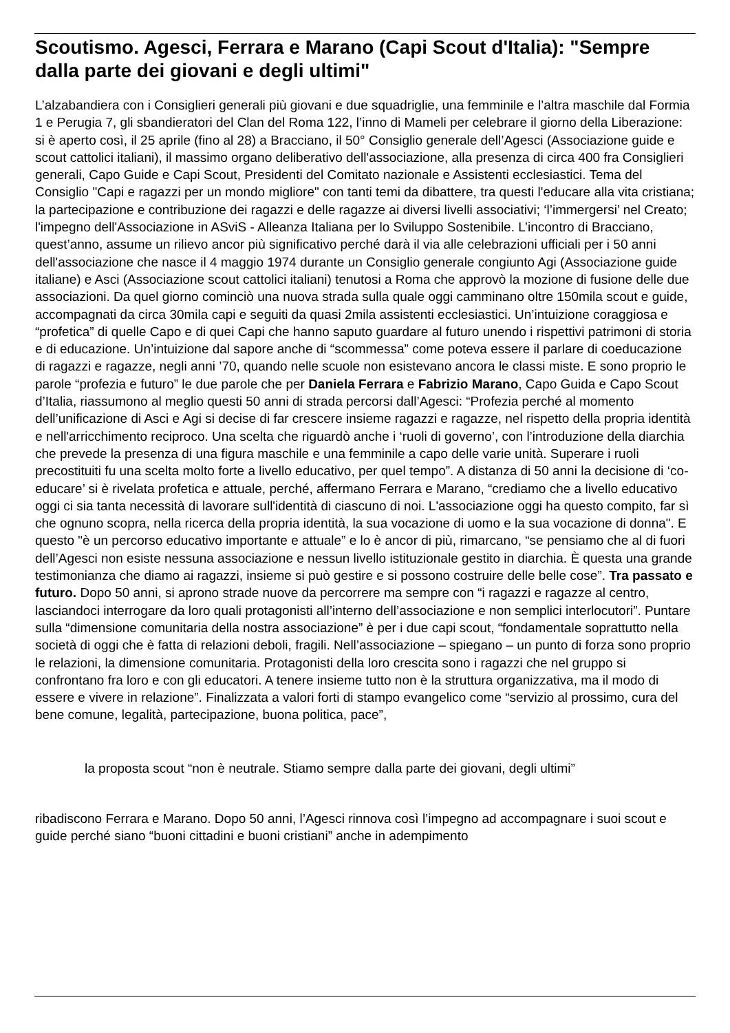Scoutismo. Agesci, Ferrara e Marano (Capi Scout d'Italia): "Sempre dalla parte dei giovani e degli ultimi"
L’alzabandiera con i Consiglieri generali più giovani e due squadriglie, una femminile e l’altra maschile dal Formia 1 e Perugia 7, gli sbandieratori del Clan del Roma 122, l’inno di Mameli per celebrare il giorno della Liberazione: si è aperto così, il 25 aprile (fino al 28) a Bracciano, il 50° Consiglio generale dell’Agesci (Associazione guide e scout cattolici italiani), il massimo organo deliberativo dell'associazione, alla presenza di circa 400 fra Consiglieri generali, Capo Guide e Capi Scout, Presidenti del Comitato nazionale e Assistenti ecclesiastici. Tema del Consiglio "Capi e ragazzi per un mondo migliore" con tanti temi da dibattere, tra questi l'educare alla vita cristiana; la partecipazione e contribuzione dei ragazzi e delle ragazze ai diversi livelli associativi; ‘l’immergersi’ nel Creato; l'impegno dell'Associazione in ASviS - Alleanza Italiana per lo Sviluppo Sostenibile. L’incontro di Bracciano, quest’anno, assume un rilievo ancor più significativo perché darà il via alle celebrazioni ufficiali per i 50 anni dell'associazione che nasce il 4 maggio 1974 durante un Consiglio generale congiunto Agi (Associazione guide italiane) e Asci (Associazione scout cattolici italiani) tenutosi a Roma che approvò la mozione di fusione delle due associazioni. Da quel giorno cominciò una nuova strada sulla quale oggi camminano oltre 150mila scout e guide, accompagnati da circa 30mila capi e seguiti da quasi 2mila assistenti ecclesiastici. Un’intuizione coraggiosa e “profetica” di quelle Capo e di quei Capi che hanno saputo guardare al futuro unendo i rispettivi patrimoni di storia e di educazione. Un’intuizione dal sapore anche di “scommessa” come poteva essere il parlare di coeducazione di ragazzi e ragazze, negli anni ’70, quando nelle scuole non esistevano ancora le classi miste. E sono proprio le parole “profezia e futuro” le due parole che per Daniela Ferrara e Fabrizio Marano, Capo Guida e Capo Scout d’Italia, riassumono al meglio questi 50 anni di strada percorsi dall’Agesci: “Profezia perché al momento dell’unificazione di Asci e Agi si decise di far crescere insieme ragazzi e ragazze, nel rispetto della propria identità e nell'arricchimento reciproco. Una scelta che riguardò anche i ‘ruoli di governo’, con l’introduzione della diarchia che prevede la presenza di una figura maschile e una femminile a capo delle varie unità. Superare i ruoli precostituiti fu una scelta molto forte a livello educativo, per quel tempo”. A distanza di 50 anni la decisione di ‘co-educare’ si è rivelata profetica e attuale, perché, affermano Ferrara e Marano, “crediamo che a livello educativo oggi ci sia tanta necessità di lavorare sull'identità di ciascuno di noi. L'associazione oggi ha questo compito, far sì che ognuno scopra, nella ricerca della propria identità, la sua vocazione di uomo e la sua vocazione di donna". E questo "è un percorso educativo importante e attuale” e lo è ancor di più, rimarcano, “se pensiamo che al di fuori dell’Agesci non esiste nessuna associazione e nessun livello istituzionale gestito in diarchia. È questa una grande testimonianza che diamo ai ragazzi, insieme si può gestire e si possono costruire delle belle cose”. Tra passato e futuro. Dopo 50 anni, si aprono strade nuove da percorrere ma sempre con “i ragazzi e ragazze al centro, lasciandoci interrogare da loro quali protagonisti all’interno dell’associazione e non semplici interlocutori”. Puntare sulla “dimensione comunitaria della nostra associazione” è per i due capi scout, “fondamentale soprattutto nella società di oggi che è fatta di relazioni deboli, fragili. Nell’associazione – spiegano – un punto di forza sono proprio le relazioni, la dimensione comunitaria. Protagonisti della loro crescita sono i ragazzi che nel gruppo si confrontano fra loro e con gli educatori. A tenere insieme tutto non è la struttura organizzativa, ma il modo di essere e vivere in relazione”. Finalizzata a valori forti di stampo evangelico come “servizio al prossimo, cura del bene comune, legalità, partecipazione, buona politica, pace”,
la proposta scout “non è neutrale. Stiamo sempre dalla parte dei giovani, degli ultimi”
ribadiscono Ferrara e Marano. Dopo 50 anni, l’Agesci rinnova così l’impegno ad accompagnare i suoi scout e guide perché siano “buoni cittadini e buoni cristiani” anche in adempimento